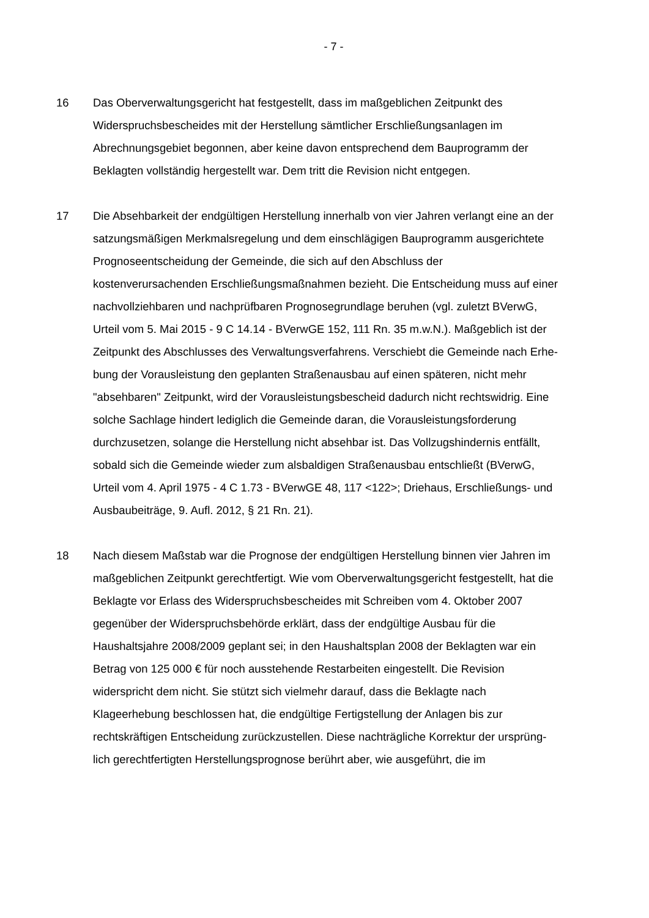- 7 -
16 Das Oberverwaltungsgericht hat festgestellt, dass im maßgeblichen Zeitpunkt des Widerspruchsbescheides mit der Herstellung sämtlicher Erschließungsan­lagen im Abrechnungsgebiet begonnen, aber keine davon entsprechend dem Bauprogramm der Beklagten vollständig hergestellt war. Dem tritt die Revision nicht entgegen.
17 Die Absehbarkeit der endgültigen Herstellung innerhalb von vier Jahren ver­langt eine an der satzungsmäßigen Merkmalsregelung und dem einschlägigen Bauprogramm ausgerichtete Prognoseentscheidung der Gemeinde, die sich auf den Abschluss der kostenverursachenden Erschließungsmaßnahmen bezieht. Die Entscheidung muss auf einer nachvollziehbaren und nachprüfbaren Prog­nosegrundlage beruhen (vgl. zuletzt BVerwG, Urteil vom 5. Mai 2015 - 9 C 14.14 - BVerwGE 152, 111 Rn. 35 m.w.N.). Maßgeblich ist der Zeitpunkt des Abschlusses des Verwaltungsverfahrens. Verschiebt die Gemeinde nach Erhe­bung der Vorausleistung den geplanten Straßenausbau auf einen späteren, nicht mehr "absehbaren" Zeitpunkt, wird der Vorausleistungsbescheid dadurch nicht rechtswidrig. Eine solche Sachlage hindert lediglich die Gemeinde daran, die Vorausleistungsforderung durchzusetzen, solange die Herstellung nicht ab­sehbar ist. Das Vollzugshindernis entfällt, sobald sich die Gemeinde wieder zum alsbaldigen Straßenausbau entschließt (BVerwG, Urteil vom 4. April 1975 - 4 C 1.73 - BVerwGE 48, 117 <122>; Driehaus, Erschließungs- und Ausbau­beiträge, 9. Aufl. 2012, § 21 Rn. 21).
18 Nach diesem Maßstab war die Prognose der endgültigen Herstellung binnen vier Jahren im maßgeblichen Zeitpunkt gerechtfertigt. Wie vom Oberverwal­tungsgericht festgestellt, hat die Beklagte vor Erlass des Widerspruchsbeschei­des mit Schreiben vom 4. Oktober 2007 gegenüber der Widerspruchsbehörde erklärt, dass der endgültige Ausbau für die Haushaltsjahre 2008/2009 geplant sei; in den Haushaltsplan 2008 der Beklagten war ein Betrag von 125 000 € für noch ausstehende Restarbeiten eingestellt. Die Revision widerspricht dem nicht. Sie stützt sich vielmehr darauf, dass die Beklagte nach Klageerhebung beschlossen hat, die endgültige Fertigstellung der Anlagen bis zur rechtskräfti­gen Entscheidung zurückzustellen. Diese nachträgliche Korrektur der ursprüng­lich gerechtfertigten Herstellungsprognose berührt aber, wie ausgeführt, die im